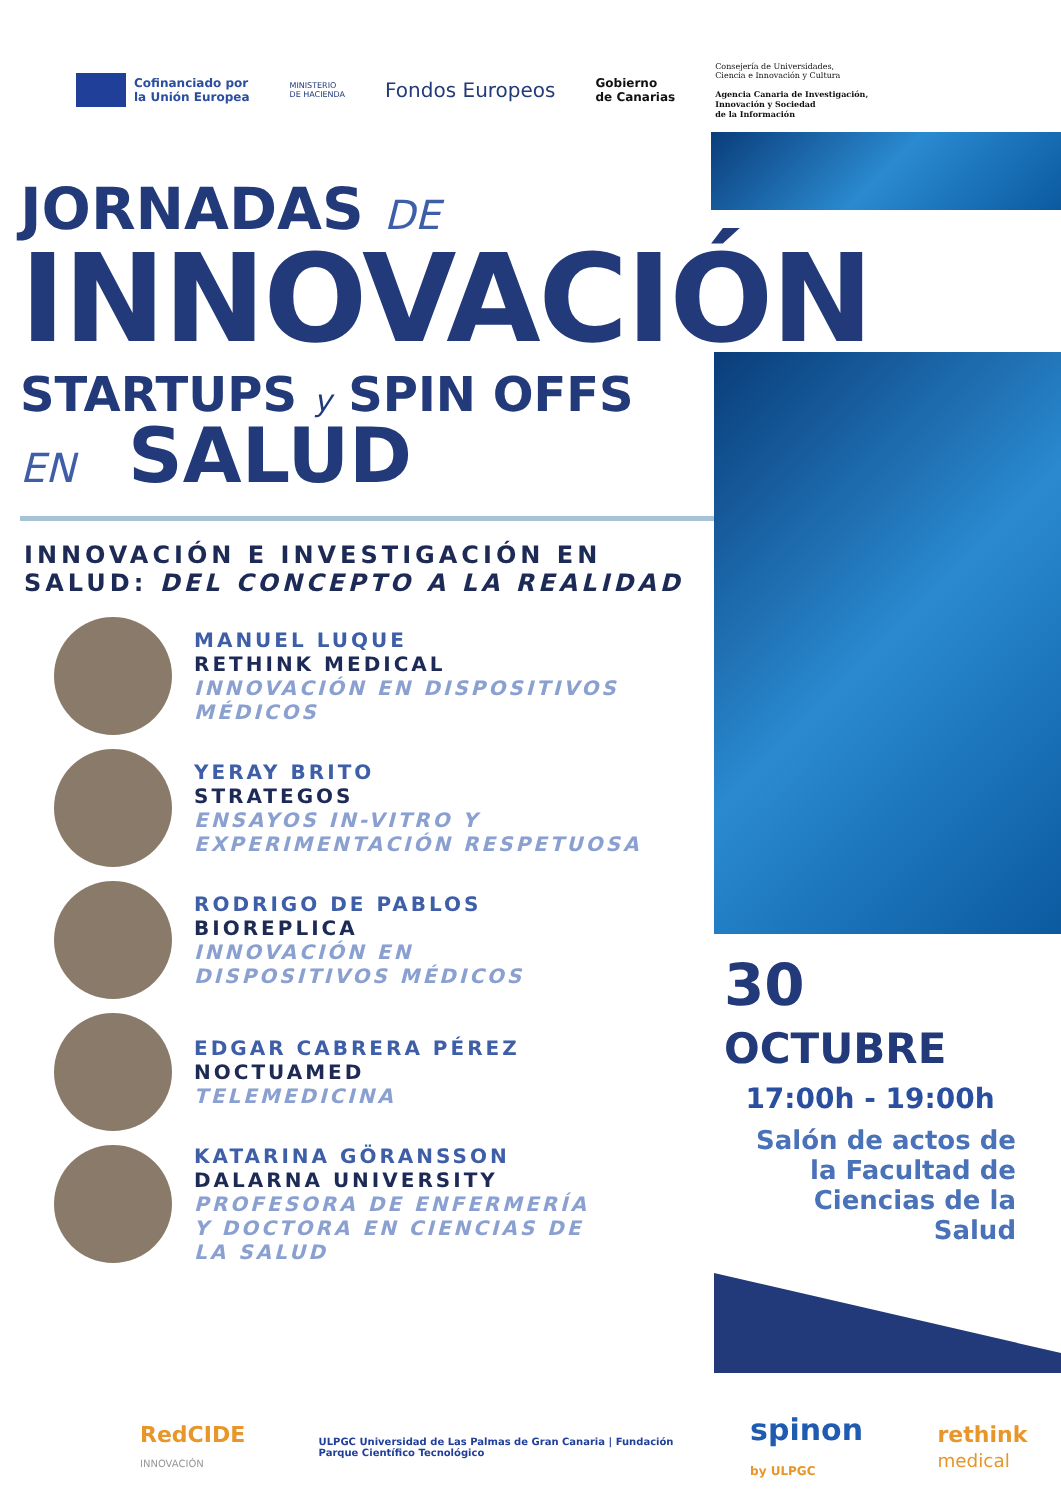Cofinanciado por
la Unión Europea
MINISTERIO
DE HACIENDA
Fondos Europeos
Gobierno
de Canarias
Consejería de Universidades,
Ciencia e Innovación y Cultura
Agencia Canaria de Investigación,
Innovación y Sociedad
de la Información
JORNADAS DE
INNOVACIÓN
STARTUPS y SPIN OFFS
EN SALUD
INNOVACIÓN E INVESTIGACIÓN EN
SALUD: DEL CONCEPTO A LA REALIDAD
MANUEL LUQUE
RETHINK MEDICAL
INNOVACIÓN EN DISPOSITIVOS
MÉDICOS
YERAY BRITO
STRATEGOS
ENSAYOS IN-VITRO Y
EXPERIMENTACIÓN RESPETUOSA
RODRIGO DE PABLOS
BIOREPLICA
INNOVACIÓN EN
DISPOSITIVOS MÉDICOS
EDGAR CABRERA PÉREZ
NOCTUAMED
TELEMEDICINA
KATARINA GÖRANSSON
DALARNA UNIVERSITY
PROFESORA DE ENFERMERÍA
Y DOCTORA EN CIENCIAS DE
LA SALUD
30 OCTUBRE
17:00h - 19:00h
Salón de actos de la Facultad de Ciencias de la Salud
RedCIDE INNOVACIÓN ULPGC Universidad de Las Palmas de Gran Canaria | Fundación Parque Científico Tecnológico spinon by ULPGC rethink medical